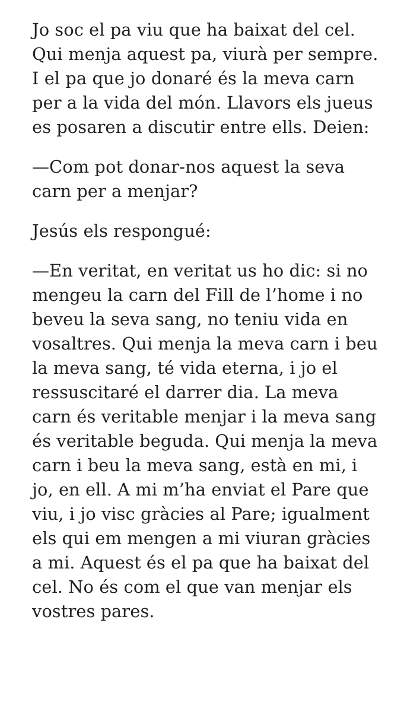Jo soc el pa viu que ha baixat del cel. Qui menja aquest pa, viurà per sempre. I el pa que jo donaré és la meva carn per a la vida del món. Llavors els jueus es posaren a discutir entre ells. Deien:
—Com pot donar-nos aquest la seva carn per a menjar?
Jesús els respongué:
—En veritat, en veritat us ho dic: si no mengeu la carn del Fill de l’home i no beveu la seva sang, no teniu vida en vosaltres. Qui menja la meva carn i beu la meva sang, té vida eterna, i jo el ressuscitaré el darrer dia. La meva carn és veritable menjar i la meva sang és veritable beguda. Qui menja la meva carn i beu la meva sang, està en mi, i jo, en ell. A mi m’ha enviat el Pare que viu, i jo visc gràcies al Pare; igualment els qui em mengen a mi viuran gràcies a mi. Aquest és el pa que ha baixat del cel. No és com el que van menjar els vostres pares.